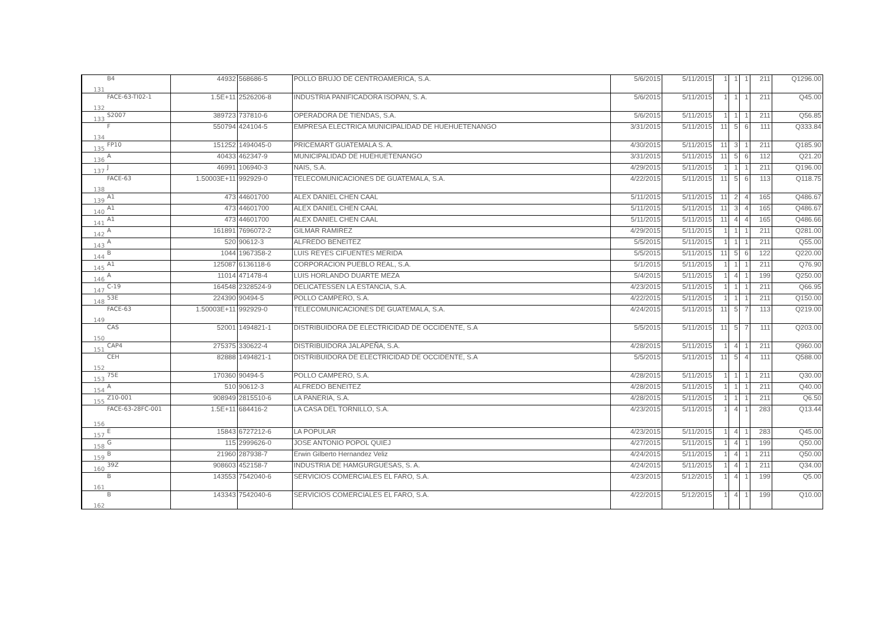| 131 | B4 | 44932 | 568686-5 | POLLO BRUJO DE CENTROAMERICA, S.A. | 5/6/2015 | 5/11/2015 | 1 | 1 | 1 | 211 | Q1296.00 |
| 132 | FACE-63-TI02-1 | 1.5E+11 | 2526206-8 | INDUSTRIA PANIFICADORA ISOPAN, S. A. | 5/6/2015 | 5/11/2015 | 1 | 1 | 1 | 211 | Q45.00 |
| 133 | S2007 | 389723 | 737810-6 | OPERADORA DE TIENDAS, S.A. | 5/6/2015 | 5/11/2015 | 1 | 1 | 1 | 211 | Q56.85 |
| 134 | F | 550794 | 424104-5 | EMPRESA ELECTRICA MUNICIPALIDAD DE HUEHUETENANGO | 3/31/2015 | 5/11/2015 | 11 | 5 | 6 | 111 | Q333.84 |
| 135 | FP10 | 151252 | 1494045-0 | PRICEMART GUATEMALA S. A. | 4/30/2015 | 5/11/2015 | 11 | 3 | 1 | 211 | Q185.90 |
| 136 | A | 40433 | 462347-9 | MUNICIPALIDAD DE HUEHUETENANGO | 3/31/2015 | 5/11/2015 | 11 | 5 | 6 | 112 | Q21.20 |
| 137 | J | 46991 | 106940-3 | NAIS, S.A. | 4/29/2015 | 5/11/2015 | 1 | 1 | 1 | 211 | Q196.00 |
| 138 | FACE-63 | 1.50003E+11 | 992929-0 | TELECOMUNICACIONES DE GUATEMALA, S.A. | 4/22/2015 | 5/11/2015 | 11 | 5 | 6 | 113 | Q118.75 |
| 139 | A1 | 473 | 44601700 | ALEX DANIEL CHEN CAAL | 5/11/2015 | 5/11/2015 | 11 | 2 | 4 | 165 | Q486.67 |
| 140 | A1 | 473 | 44601700 | ALEX DANIEL CHEN CAAL | 5/11/2015 | 5/11/2015 | 11 | 3 | 4 | 165 | Q486.67 |
| 141 | A1 | 473 | 44601700 | ALEX DANIEL CHEN CAAL | 5/11/2015 | 5/11/2015 | 11 | 4 | 4 | 165 | Q486.66 |
| 142 | A | 161891 | 7696072-2 | GILMAR RAMIREZ | 4/29/2015 | 5/11/2015 | 1 | 1 | 1 | 211 | Q281.00 |
| 143 | A | 520 | 90612-3 | ALFREDO BENEITEZ | 5/5/2015 | 5/11/2015 | 1 | 1 | 1 | 211 | Q55.00 |
| 144 | B | 1044 | 1967358-2 | LUIS REYES CIFUENTES MERIDA | 5/5/2015 | 5/11/2015 | 11 | 5 | 6 | 122 | Q220.00 |
| 145 | A1 | 125087 | 6136118-6 | CORPORACION PUEBLO REAL, S.A. | 5/1/2015 | 5/11/2015 | 1 | 1 | 1 | 211 | Q76.90 |
| 146 | A | 11014 | 471478-4 | LUIS HORLANDO DUARTE MEZA | 5/4/2015 | 5/11/2015 | 1 | 4 | 1 | 199 | Q250.00 |
| 147 | C-19 | 164548 | 2328524-9 | DELICATESSEN LA ESTANCIA, S.A. | 4/23/2015 | 5/11/2015 | 1 | 1 | 1 | 211 | Q66.95 |
| 148 | 53E | 224390 | 90494-5 | POLLO CAMPERO, S.A. | 4/22/2015 | 5/11/2015 | 1 | 1 | 1 | 211 | Q150.00 |
| 149 | FACE-63 | 1.50003E+11 | 992929-0 | TELECOMUNICACIONES DE GUATEMALA, S.A. | 4/24/2015 | 5/11/2015 | 11 | 5 | 7 | 113 | Q219.00 |
| 150 | CAS | 52001 | 1494821-1 | DISTRIBUIDORA DE ELECTRICIDAD DE OCCIDENTE, S.A | 5/5/2015 | 5/11/2015 | 11 | 5 | 7 | 111 | Q203.00 |
| 151 | CAP4 | 275375 | 330622-4 | DISTRIBUIDORA JALAPEÑA, S.A. | 4/28/2015 | 5/11/2015 | 1 | 4 | 1 | 211 | Q960.00 |
| 152 | CEH | 82888 | 1494821-1 | DISTRIBUIDORA DE ELECTRICIDAD DE OCCIDENTE, S.A | 5/5/2015 | 5/11/2015 | 11 | 5 | 4 | 111 | Q588.00 |
| 153 | 75E | 170360 | 90494-5 | POLLO CAMPERO, S.A. | 4/28/2015 | 5/11/2015 | 1 | 1 | 1 | 211 | Q30.00 |
| 154 | A | 510 | 90612-3 | ALFREDO BENEITEZ | 4/28/2015 | 5/11/2015 | 1 | 1 | 1 | 211 | Q40.00 |
| 155 | Z10-001 | 908949 | 2815510-6 | LA PANERIA, S.A. | 4/28/2015 | 5/11/2015 | 1 | 1 | 1 | 211 | Q6.50 |
| 156 | FACE-63-28FC-001 | 1.5E+11 | 684416-2 | LA CASA DEL TORNILLO, S.A. | 4/23/2015 | 5/11/2015 | 1 | 4 | 1 | 283 | Q13.44 |
| 157 | E | 15843 | 6727212-6 | LA POPULAR | 4/23/2015 | 5/11/2015 | 1 | 4 | 1 | 283 | Q45.00 |
| 158 | G | 115 | 2999626-0 | JOSE ANTONIO POPOL QUIEJ | 4/27/2015 | 5/11/2015 | 1 | 4 | 1 | 199 | Q50.00 |
| 159 | B | 21960 | 287938-7 | Erwin Gilberto Hernandez Veliz | 4/24/2015 | 5/11/2015 | 1 | 4 | 1 | 211 | Q50.00 |
| 160 | 39Z | 908603 | 452158-7 | INDUSTRIA DE HAMGURGUESAS, S. A. | 4/24/2015 | 5/11/2015 | 1 | 4 | 1 | 211 | Q34.00 |
| 161 | B | 143553 | 7542040-6 | SERVICIOS COMERCIALES EL FARO, S.A. | 4/23/2015 | 5/12/2015 | 1 | 4 | 1 | 199 | Q5.00 |
| 162 | B | 143343 | 7542040-6 | SERVICIOS COMERCIALES EL FARO, S.A. | 4/22/2015 | 5/12/2015 | 1 | 4 | 1 | 199 | Q10.00 |